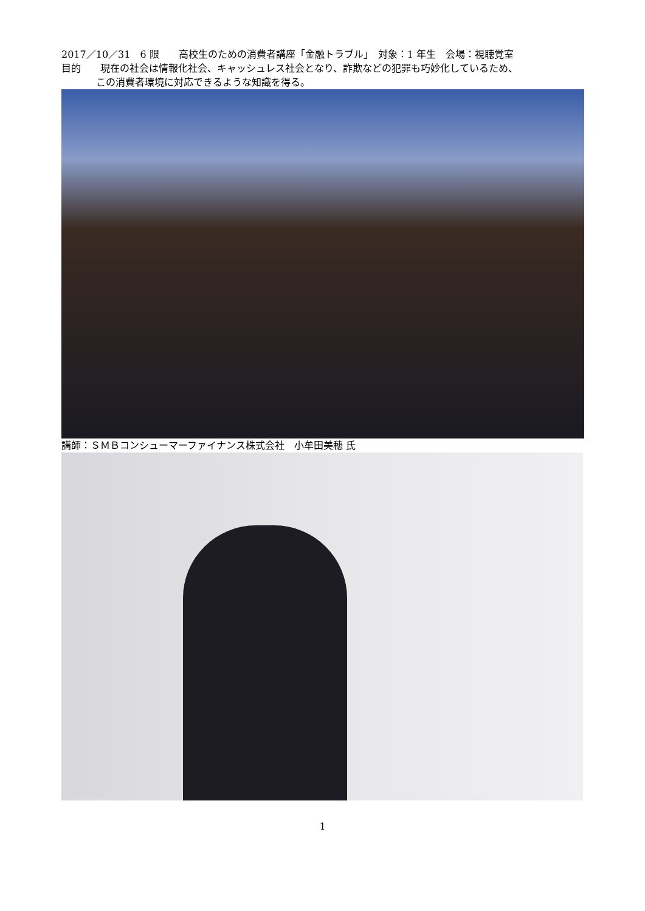2017／10／31　6 限　　高校生のための消費者講座「金融トラブル」　対象：1 年生　会場：視聴覚室
目的　　現在の社会は情報化社会、キャッシュレス社会となり、詐欺などの犯罪も巧妙化しているため、
この消費者環境に対応できるような知識を得る。
講師：ＳＭＢコンシューマーファイナンス株式会社　小牟田美穂 氏
1